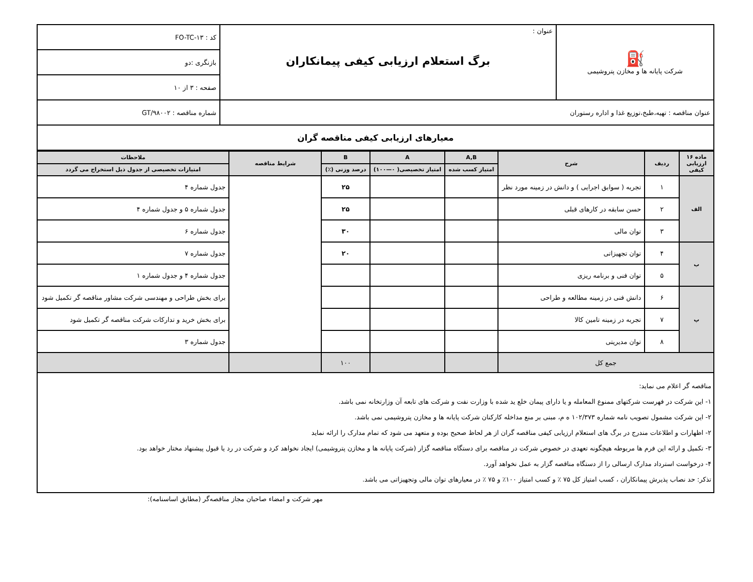| ⛽ شرکت پایانه ها و مخازن پتروشیمی | عنوان : برگ استعلام ارزیابی کیفی پیمانکاران | کد : FO-TC-۱۳ |
| | | بازنگری :دو |
| | | صفحه : ۳ از ۱۰ |
| عنوان مناقصه : تهیه،طبخ،توزیع غذا و اداره رستوران | | شماره مناقصه : GT/۹۸۰۰۲ |
| معیارهای ارزیابی کیفی مناقصه گران | | |
| ماده ۱۶ ارزیابی کیفی | ردیف | شرح | A,B | A | B | شرایط مناقصه | ملاحظات |
| | | | امتیاز کسب شده | امتیاز تخصیصی( ۰—۱۰۰) | درصد وزنی (٪) | | امتیازات تخصیصی از جدول ذیل استخراج می گردد |
| الف | ۱ | تجربه ( سوابق اجرایی ) و دانش در زمینه مورد نظر | | | ۲۵ | | جدول شماره ۴ |
| | ۲ | حسن سابقه در کارهای قبلی | | | ۲۵ | | جدول شماره ۵ و جدول شماره ۴ |
| | ۳ | توان مالی | | | ۳۰ | | جدول شماره ۶ |
| ب | ۴ | توان تجهیزاتی | | | ۲۰ | | جدول شماره ۷ |
| | ۵ | توان فنی و برنامه ریزی | | | | | جدول شماره ۴ و جدول شماره ۱ |
| پ | ۶ | دانش فنی در زمینه مطالعه و طراحی | | | | | برای بخش طراحی و مهندسی شرکت مشاور مناقصه گر تکمیل شود |
| | ۷ | تجربه در زمینه تامین کالا | | | | | برای بخش خرید و تدارکات شرکت مناقصه گر تکمیل شود |
| | ۸ | توان مدیریتی | | | | | جدول شماره ۳ |
| جمع کل | | | | | ۱۰۰ | | |
مناقصه گر اعلام می نماید:
۱- این شرکت در فهرست شرکتهای ممنوع المعامله و یا دارای پیمان خلع ید شده با وزارت نفت و شرکت های تابعه آن وزارتخانه نمی باشد.
۲- این شرکت مشمول تصویب نامه شماره ۱۰۲/۳۷۳ ه م، مبنی بر منع مداخله کارکنان شرکت پایانه ها و مخازن پتروشیمی نمی باشد.
۲- اظهارات و اطلاعات مندرج در برگ های استعلام ارزیابی کیفی مناقصه گران از هر لحاظ صحیح بوده و متعهد می شود که تمام مدارک را ارائه نماید
۳- تکمیل و ارائه این فرم ها مربوطه هیچگونه تعهدی در خصوص شرکت در مناقصه برای دستگاه مناقصه گزار (شرکت پایانه ها و مخازن پتروشیمی) ایجاد نخواهد کرد و شرکت در رد یا قبول پیشنهاد مختار خواهد بود.
۴- درخواست استرداد مدارک ارسالی را از دستگاه مناقصه گزار به عمل نخواهد آورد.
تذکر: حد نصاب پذیرش پیمانکاران ، کسب امتیاز کل ۷۵ ٪ و کسب امتیاز ۱۰۰٪ و ۷۵ ٪ در معیارهای توان مالی وتجهیزاتی می باشد.
مهر شرکت و امضاء صاحبان مجاز مناقصه‌گر (مطابق اساسنامه):